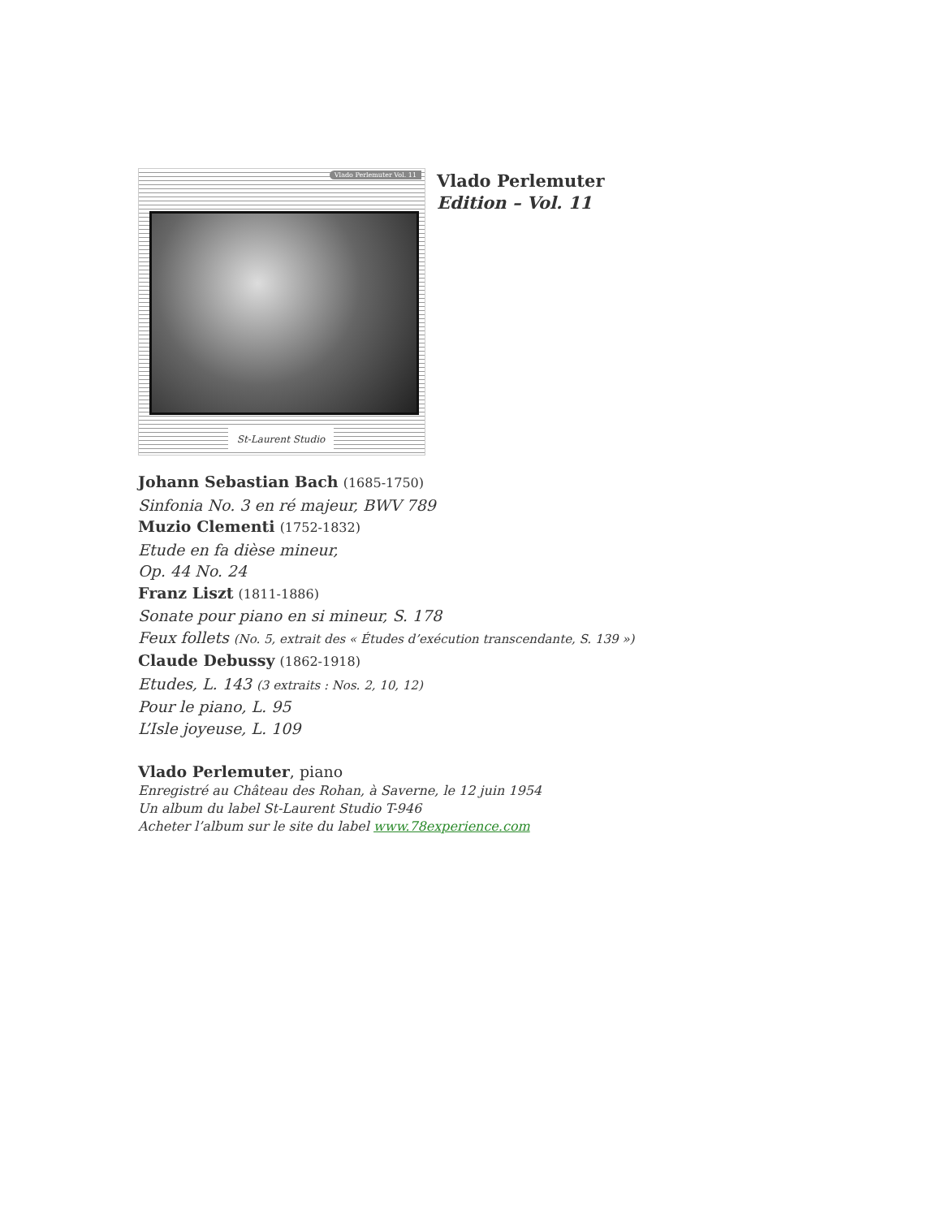Vlado Perlemuter Vol. 11
St-Laurent Studio
Vlado Perlemuter
Edition – Vol. 11
Johann Sebastian Bach (1685-1750)
Sinfonia No. 3 en ré majeur, BWV 789
Muzio Clementi (1752-1832)
Etude en fa dièse mineur,
Op. 44 No. 24
Franz Liszt (1811-1886)
Sonate pour piano en si mineur, S. 178
Feux follets (No. 5, extrait des « Études d’exécution transcendante, S. 139 »)
Claude Debussy (1862-1918)
Etudes, L. 143 (3 extraits : Nos. 2, 10, 12)
Pour le piano, L. 95
L’Isle joyeuse, L. 109
Vlado Perlemuter, piano
Enregistré au Château des Rohan, à Saverne, le 12 juin 1954
Un album du label St-Laurent Studio T-946
Acheter l’album sur le site du label www.78experience.com